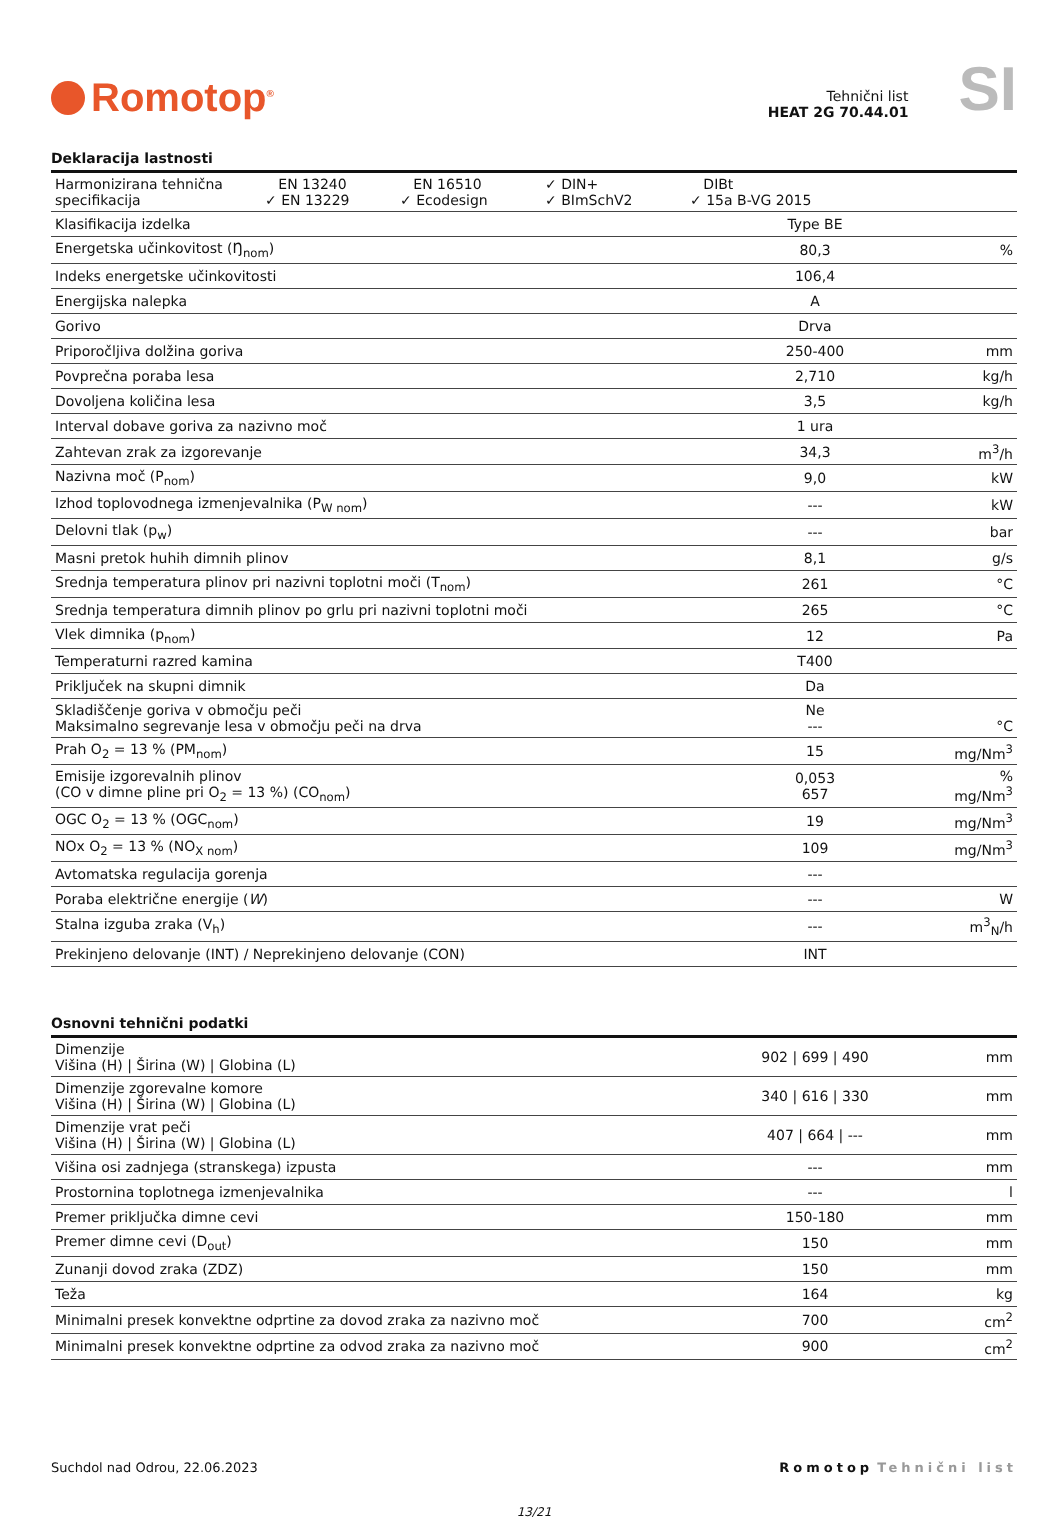Romotop<sup>®</sup>
Tehnični list
HEAT 2G 70.44.01
SI
Deklaracija lastnosti
| Harmonizirana tehnična specifikacija EN 13240 ✓ EN 13229 EN 16510 ✓ Ecodesign ✓ DIN+ ✓ BImSchV2 DIBt ✓ 15a B-VG 2015 | | |
| Klasifikacija izdelka | Type BE | |
| Energetska učinkovitost (Ŋ<sub>nom</sub>) | 80,3 | % |
| Indeks energetske učinkovitosti | 106,4 | |
| Energijska nalepka | A | |
| Gorivo | Drva | |
| Priporočljiva dolžina goriva | 250-400 | mm |
| Povprečna poraba lesa | 2,710 | kg/h |
| Dovoljena količina lesa | 3,5 | kg/h |
| Interval dobave goriva za nazivno moč | 1 ura | |
| Zahtevan zrak za izgorevanje | 34,3 | m<sup>3</sup>/h |
| Nazivna moč (P<sub>nom</sub>) | 9,0 | kW |
| Izhod toplovodnega izmenjevalnika (P<sub>W nom</sub>) | --- | kW |
| Delovni tlak (p<sub>w</sub>) | --- | bar |
| Masni pretok huhih dimnih plinov | 8,1 | g/s |
| Srednja temperatura plinov pri nazivni toplotni moči (T<sub>nom</sub>) | 261 | °C |
| Srednja temperatura dimnih plinov po grlu pri nazivni toplotni moči | 265 | °C |
| Vlek dimnika (p<sub>nom</sub>) | 12 | Pa |
| Temperaturni razred kamina | T400 | |
| Priključek na skupni dimnik | Da | |
| Skladiščenje goriva v območju peči Maksimalno segrevanje lesa v območju peči na drva | Ne --- | °C |
| Prah O<sub>2</sub> = 13 % (PM<sub>nom</sub>) | 15 | mg/Nm<sup>3</sup> |
| Emisije izgorevalnih plinov (CO v dimne pline pri O<sub>2</sub> = 13 %) (CO<sub>nom</sub>) | 0,053 657 | % mg/Nm<sup>3</sup> |
| OGC O<sub>2</sub> = 13 % (OGC<sub>nom</sub>) | 19 | mg/Nm<sup>3</sup> |
| NOx O<sub>2</sub> = 13 % (NO<sub>X nom</sub>) | 109 | mg/Nm<sup>3</sup> |
| Avtomatska regulacija gorenja | --- | |
| Poraba električne energije ( W ) | --- | W |
| Stalna izguba zraka (V<sub>h</sub>) | --- | m<sup>3</sup><sub>N</sub>/h |
| Prekinjeno delovanje (INT) / Neprekinjeno delovanje (CON) | INT | |
Osnovni tehnični podatki
| Dimenzije Višina (H) / Širina (W) / Globina (L) | 902 / 699 / 490 | mm |
| Dimenzije zgorevalne komore Višina (H) / Širina (W) / Globina (L) | 340 / 616 / 330 | mm |
| Dimenzije vrat peči Višina (H) / Širina (W) / Globina (L) | 407 / 664 / --- | mm |
| Višina osi zadnjega (stranskega) izpusta | --- | mm |
| Prostornina toplotnega izmenjevalnika | --- | l |
| Premer priključka dimne cevi | 150-180 | mm |
| Premer dimne cevi (D<sub>out</sub>) | 150 | mm |
| Zunanji dovod zraka (ZDZ) | 150 | mm |
| Teža | 164 | kg |
| Minimalni presek konvektne odprtine za dovod zraka za nazivno moč | 700 | cm<sup>2</sup> |
| Minimalni presek konvektne odprtine za odvod zraka za nazivno moč | 900 | cm<sup>2</sup> |
Suchdol nad Odrou, 22.06.2023 Romotop Tehnični list
13/21